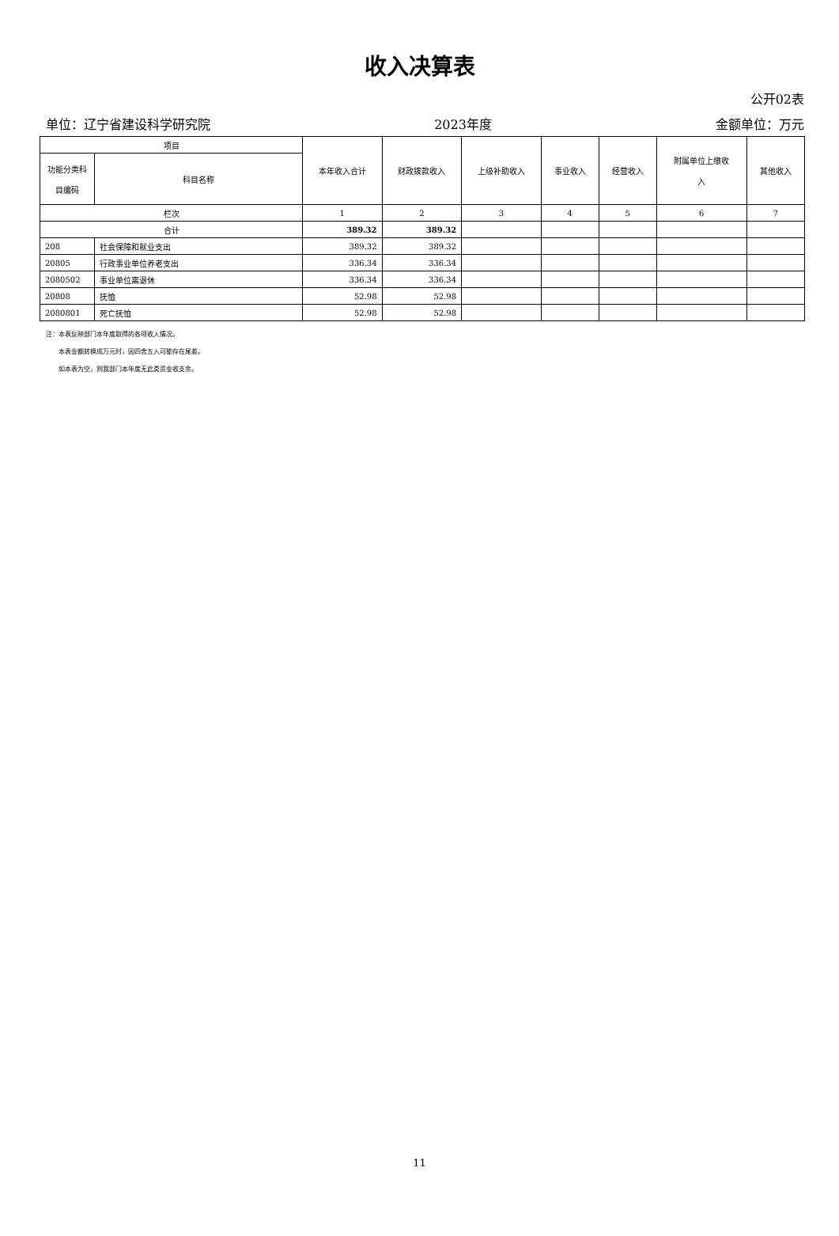收入决算表
公开02表
单位：辽宁省建设科学研究院 2023年度 金额单位：万元
| 项目 | | 本年收入合计 | 财政拨款收入 | 上级补助收入 | 事业收入 | 经营收入 | 附属单位上缴收 入 | 其他收入 |
| --- | --- | --- | --- | --- | --- | --- | --- | --- |
| 功能分类科 目编码 | 科目名称 | | | | | | | |
| 栏次 | | 1 | 2 | 3 | 4 | 5 | 6 | 7 |
| 合计 | | 389.32 | 389.32 | | | | | |
| 208 | 社会保障和就业支出 | 389.32 | 389.32 | | | | | |
| 20805 | 行政事业单位养老支出 | 336.34 | 336.34 | | | | | |
| 2080502 | 事业单位离退休 | 336.34 | 336.34 | | | | | |
| 20808 | 抚恤 | 52.98 | 52.98 | | | | | |
| 2080801 | 死亡抚恤 | 52.98 | 52.98 | | | | | |
注：本表反映部门本年度取得的各项收入情况。
  本表金额转换成万元时，因四舍五入可能存在尾差。
  如本表为空，则我部门本年度无此类资金收支余。
11